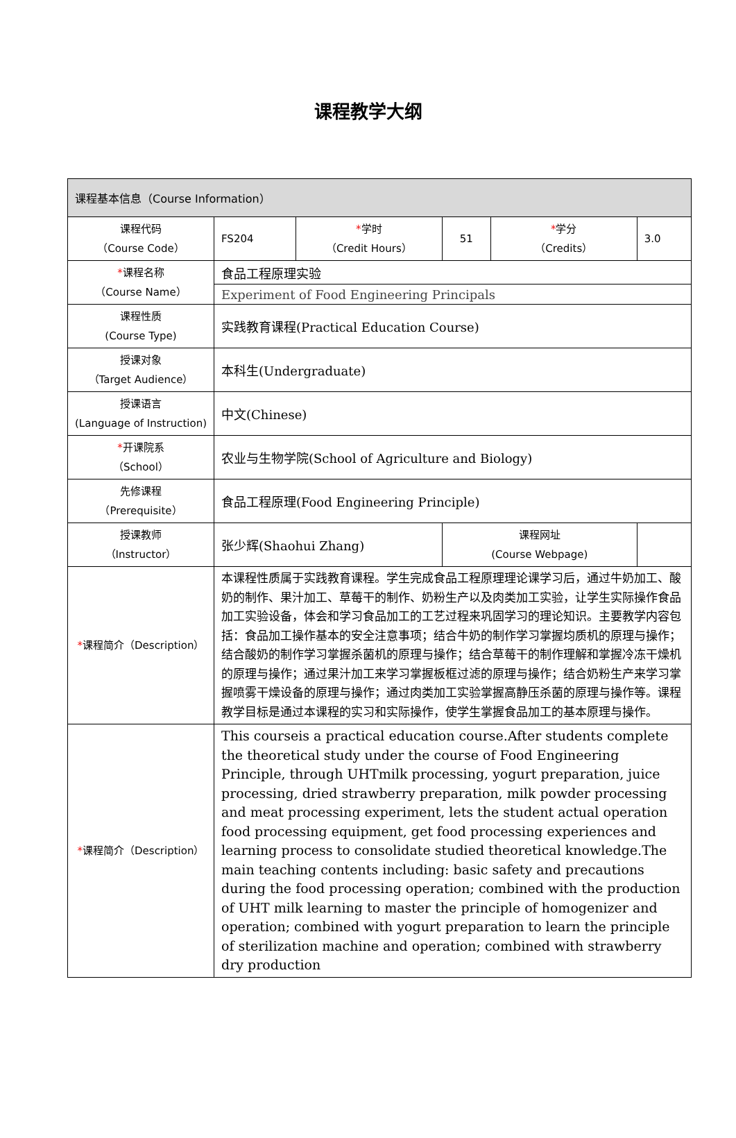课程教学大纲
| 课程基本信息（Course Information） | | | | | |
| 课程代码 （Course Code） | FS204 | * 学时 （Credit Hours） | 51 | * 学分 （Credits） | 3.0 |
| * 课程名称 （Course Name） | 食品工程原理实验 | | | | |
| | Experiment of Food Engineering Principals | | | | |
| 课程性质 (Course Type) | 实践教育课程(Practical Education Course) | | | | |
| 授课对象 （Target Audience） | 本科生(Undergraduate) | | | | |
| 授课语言 (Language of Instruction) | 中文(Chinese) | | | | |
| * 开课院系 （School） | 农业与生物学院(School of Agriculture and Biology) | | | | |
| 先修课程 （Prerequisite） | 食品工程原理(Food Engineering Principle) | | | | |
| 授课教师 （Instructor） | 张少辉(Shaohui Zhang) | | 课程网址 (Course Webpage) | | |
| * 课程简介（Description） | 本课程性质属于实践教育课程。学生完成食品工程原理理论课学习后，通过牛奶加工、酸奶的制作、果汁加工、草莓干的制作、奶粉生产以及肉类加工实验，让学生实际操作食品加工实验设备，体会和学习食品加工的工艺过程来巩固学习的理论知识。主要教学内容包括：食品加工操作基本的安全注意事项；结合牛奶的制作学习掌握均质机的原理与操作；结合酸奶的制作学习掌握杀菌机的原理与操作；结合草莓干的制作理解和掌握冷冻干燥机的原理与操作；通过果汁加工来学习掌握板框过滤的原理与操作；结合奶粉生产来学习掌握喷雾干燥设备的原理与操作；通过肉类加工实验掌握高静压杀菌的原理与操作等。课程教学目标是通过本课程的实习和实际操作，使学生掌握食品加工的基本原理与操作。 | | | | |
| * 课程简介（Description） | This courseis a practical education course.After students complete the theoretical study under the course of Food Engineering Principle, through UHTmilk processing, yogurt preparation, juice processing, dried strawberry preparation, milk powder processing and meat processing experiment, lets the student actual operation food processing equipment, get food processing experiences and learning process to consolidate studied theoretical knowledge.The main teaching contents including: basic safety and precautions during the food processing operation; combined with the production of UHT milk learning to master the principle of homogenizer and operation; combined with yogurt preparation to learn the principle of sterilization machine and operation; combined with strawberry dry production | | | | |